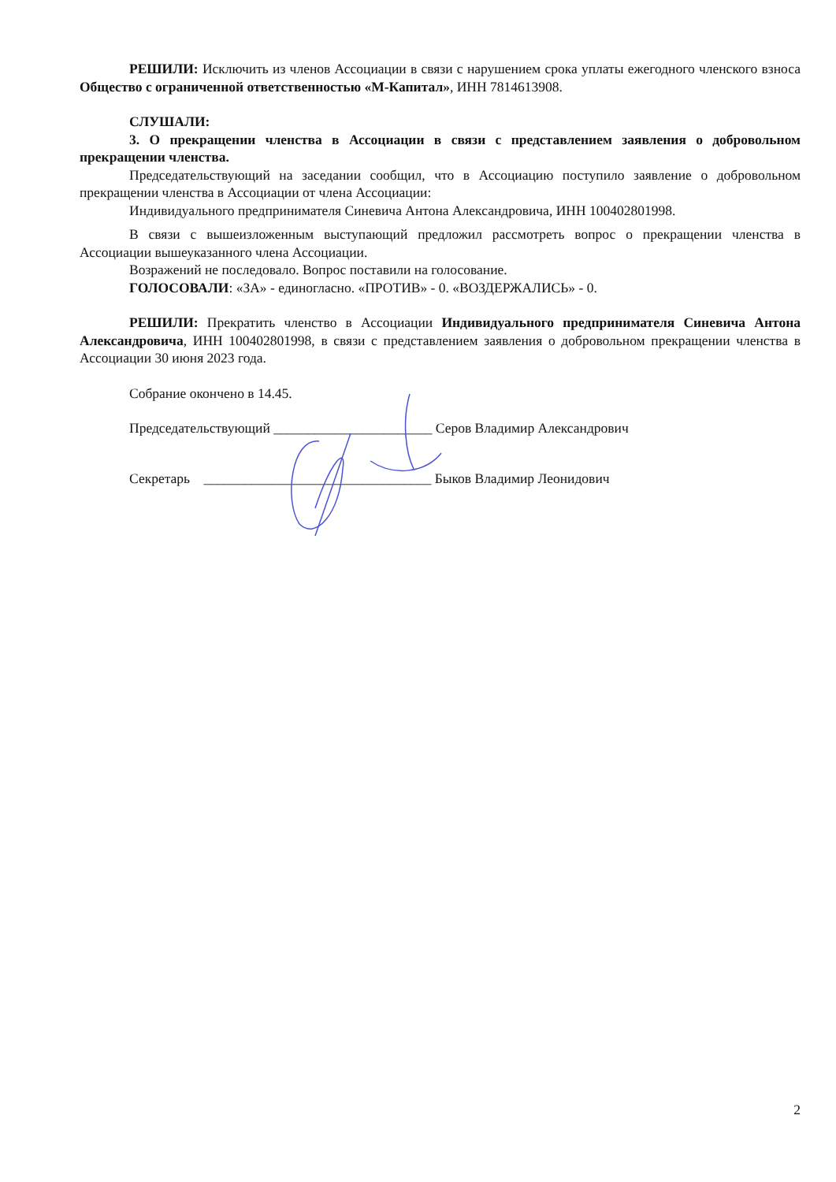РЕШИЛИ: Исключить из членов Ассоциации в связи с нарушением срока уплаты ежегодного членского взноса Общество с ограниченной ответственностью «М-Капитал», ИНН 7814613908.
СЛУШАЛИ:
3. О прекращении членства в Ассоциации в связи с представлением заявления о добровольном прекращении членства.
Председательствующий на заседании сообщил, что в Ассоциацию поступило заявление о добровольном прекращении членства в Ассоциации от члена Ассоциации:
Индивидуального предпринимателя Синевича Антона Александровича, ИНН 100402801998.
В связи с вышеизложенным выступающий предложил рассмотреть вопрос о прекращении членства в Ассоциации вышеуказанного члена Ассоциации.
Возражений не последовало. Вопрос поставили на голосование.
ГОЛОСОВАЛИ: «ЗА» - единогласно. «ПРОТИВ» - 0. «ВОЗДЕРЖАЛИСЬ» - 0.
РЕШИЛИ: Прекратить членство в Ассоциации Индивидуального предпринимателя Синевича Антона Александровича, ИНН 100402801998, в связи с представлением заявления о добровольном прекращении членства в Ассоциации 30 июня 2023 года.
Собрание окончено в 14.45.
Председательствующий _______________________ Серов Владимир Александрович
Секретарь _________________________________ Быков Владимир Леонидович
2